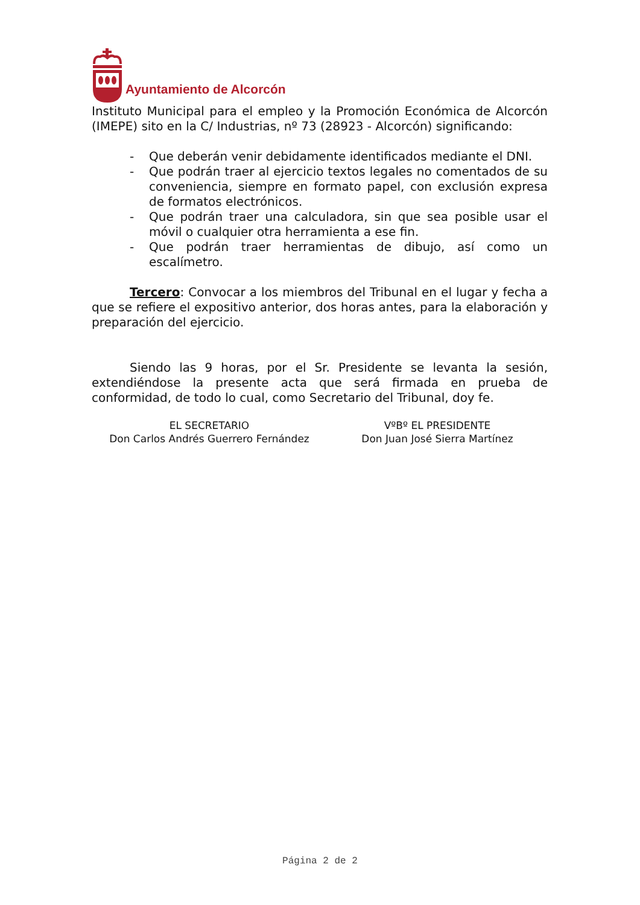Ayuntamiento de Alcorcón
Instituto Municipal para el empleo y la Promoción Económica de Alcorcón (IMEPE) sito en la C/ Industrias, nº 73 (28923 - Alcorcón) significando:
- Que deberán venir debidamente identificados mediante el DNI.
- Que podrán traer al ejercicio textos legales no comentados de su conveniencia, siempre en formato papel, con exclusión expresa de formatos electrónicos.
- Que podrán traer una calculadora, sin que sea posible usar el móvil o cualquier otra herramienta a ese fin.
- Que podrán traer herramientas de dibujo, así como un escalímetro.
Tercero: Convocar a los miembros del Tribunal en el lugar y fecha a que se refiere el expositivo anterior, dos horas antes, para la elaboración y preparación del ejercicio.
Siendo las 9 horas, por el Sr. Presidente se levanta la sesión, extendiéndose la presente acta que será firmada en prueba de conformidad, de todo lo cual, como Secretario del Tribunal, doy fe.
EL SECRETARIO
Don Carlos Andrés Guerrero Fernández
VºBº EL PRESIDENTE
Don Juan José Sierra Martínez
Página 2 de 2